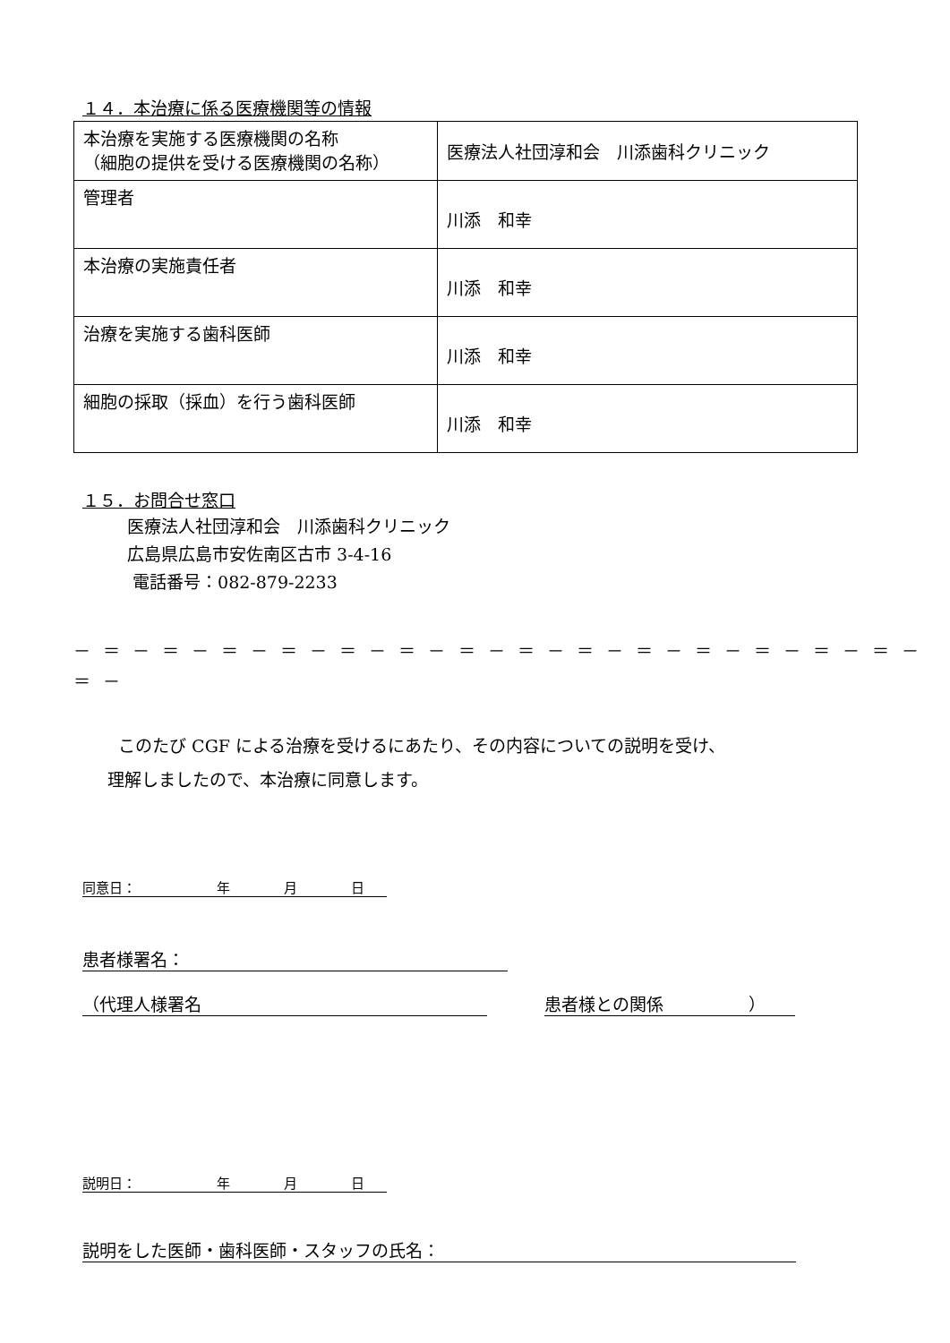１４．本治療に係る医療機関等の情報
| 本治療を実施する医療機関の名称 （細胞の提供を受ける医療機関の名称） | 医療法人社団淳和会 川添歯科クリニック |
| 管理者 | 川添 和幸 |
| 本治療の実施責任者 | 川添 和幸 |
| 治療を実施する歯科医師 | 川添 和幸 |
| 細胞の採取（採血）を行う歯科医師 | 川添 和幸 |
１５．お問合せ窓口
医療法人社団淳和会　川添歯科クリニック
広島県広島市安佐南区古市 3-4-16
電話番号：082-879-2233
－ ＝ － ＝ － ＝ － ＝ － ＝ － ＝ － ＝ － ＝ － ＝ － ＝ － ＝ － ＝ － ＝ － ＝ － ＝ －
このたび CGF による治療を受けるにあたり、その内容についての説明を受け、
理解しましたので、本治療に同意します。
同意日：　　　　　　年　　　　月　　　　日
患者様署名：
（代理人様署名 患者様との関係　　　　　）
説明日：　　　　　　年　　　　月　　　　日
説明をした医師・歯科医師・スタッフの氏名：